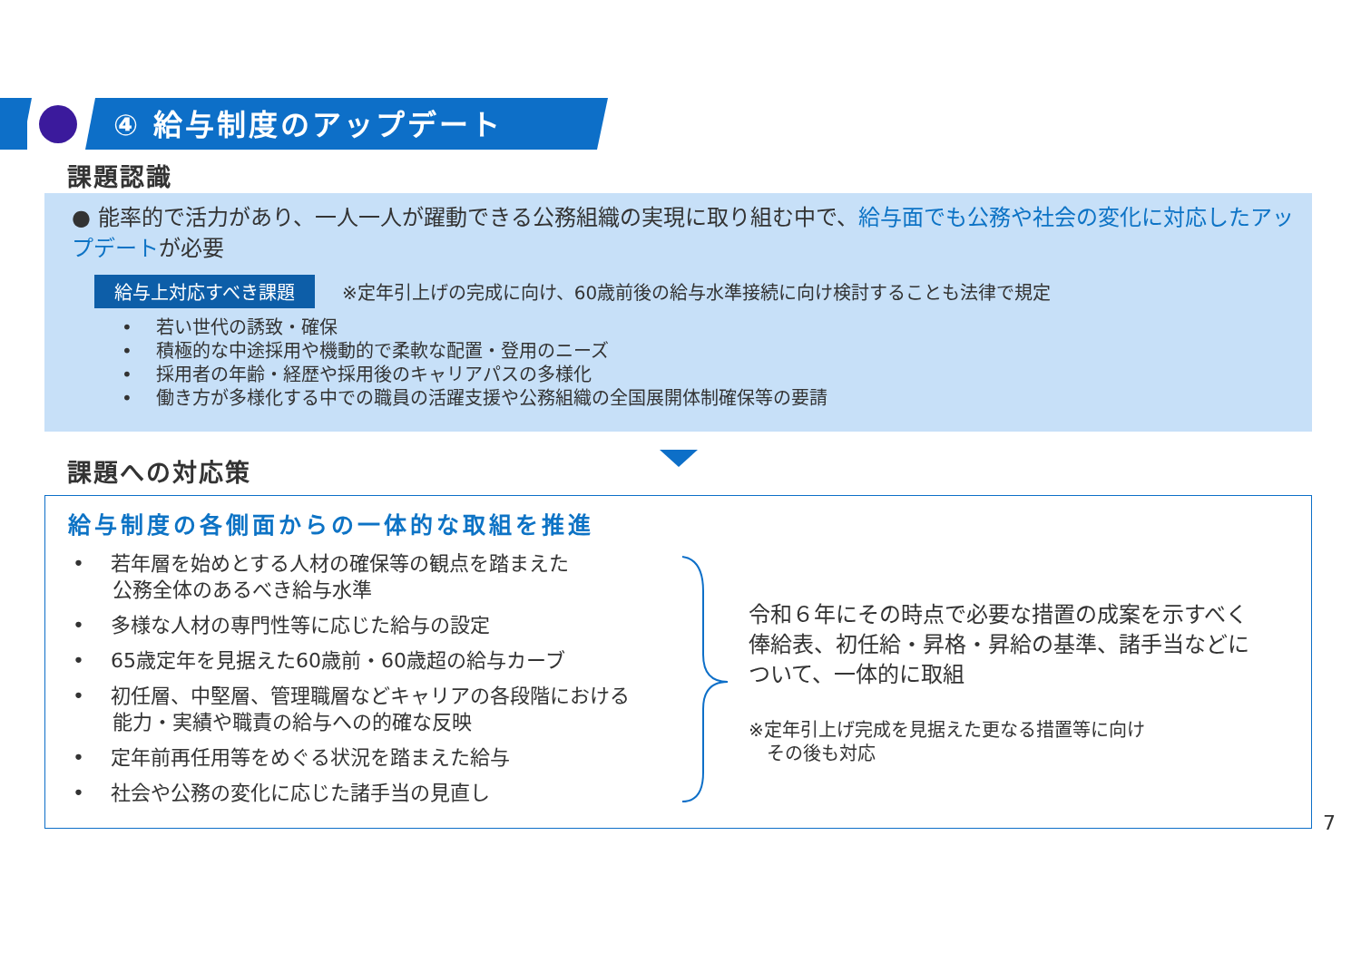④ 給与制度のアップデート
課題認識
● 能率的で活力があり、一人一人が躍動できる公務組織の実現に取り組む中で、給与面でも公務や社会の変化に対応したアップデートが必要
給与上対応すべき課題 ※定年引上げの完成に向け、60歳前後の給与水準接続に向け検討することも法律で規定
•　 若い世代の誘致・確保
•　 積極的な中途採用や機動的で柔軟な配置・登用のニーズ
•　 採用者の年齢・経歴や採用後のキャリアパスの多様化
•　 働き方が多様化する中での職員の活躍支援や公務組織の全国展開体制確保等の要請
課題への対応策
給与制度の各側面からの一体的な取組を推進
•　 若年層を始めとする人材の確保等の観点を踏まえた
　　公務全体のあるべき給与水準
•　 多様な人材の専門性等に応じた給与の設定
•　 65歳定年を見据えた60歳前・60歳超の給与カーブ
•　 初任層、中堅層、管理職層などキャリアの各段階における
　　能力・実績や職責の給与への的確な反映
•　 定年前再任用等をめぐる状況を踏まえた給与
•　 社会や公務の変化に応じた諸手当の見直し
令和６年にその時点で必要な措置の成案を示すべく
俸給表、初任給・昇格・昇給の基準、諸手当などに
ついて、一体的に取組
※定年引上げ完成を見据えた更なる措置等に向け
　その後も対応
7